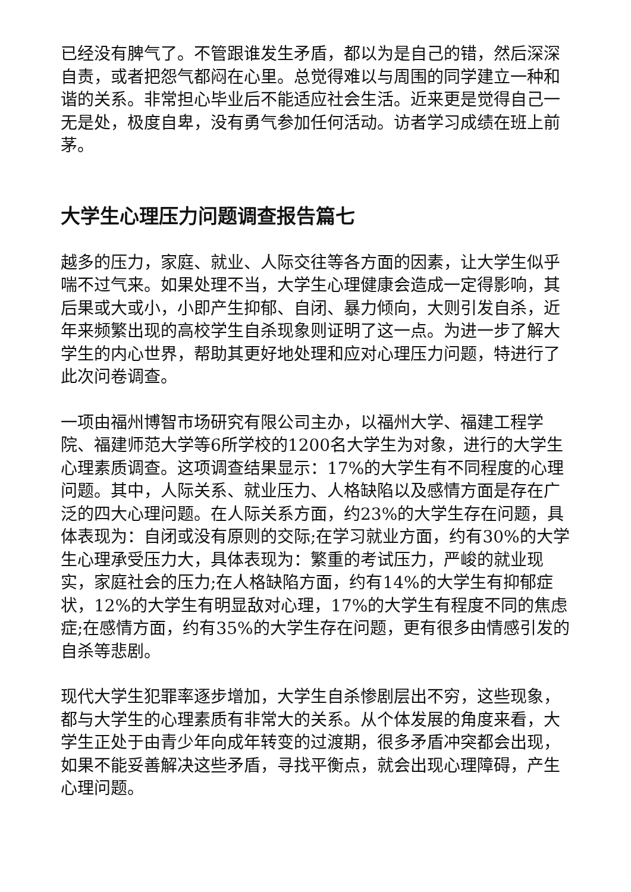已经没有脾气了。不管跟谁发生矛盾，都以为是自己的错，然后深深自责，或者把怨气都闷在心里。总觉得难以与周围的同学建立一种和谐的关系。非常担心毕业后不能适应社会生活。近来更是觉得自己一无是处，极度自卑，没有勇气参加任何活动。访者学习成绩在班上前茅。
大学生心理压力问题调查报告篇七
越多的压力，家庭、就业、人际交往等各方面的因素，让大学生似乎喘不过气来。如果处理不当，大学生心理健康会造成一定得影响，其后果或大或小，小即产生抑郁、自闭、暴力倾向，大则引发自杀，近年来频繁出现的高校学生自杀现象则证明了这一点。为进一步了解大学生的内心世界，帮助其更好地处理和应对心理压力问题，特进行了此次问卷调查。
一项由福州博智市场研究有限公司主办，以福州大学、福建工程学院、福建师范大学等6所学校的1200名大学生为对象，进行的大学生心理素质调查。这项调查结果显示：17%的大学生有不同程度的心理问题。其中，人际关系、就业压力、人格缺陷以及感情方面是存在广泛的四大心理问题。在人际关系方面，约23%的大学生存在问题，具体表现为：自闭或没有原则的交际;在学习就业方面，约有30%的大学生心理承受压力大，具体表现为：繁重的考试压力，严峻的就业现实，家庭社会的压力;在人格缺陷方面，约有14%的大学生有抑郁症状，12%的大学生有明显敌对心理，17%的大学生有程度不同的焦虑症;在感情方面，约有35%的大学生存在问题，更有很多由情感引发的自杀等悲剧。
现代大学生犯罪率逐步增加，大学生自杀惨剧层出不穷，这些现象，都与大学生的心理素质有非常大的关系。从个体发展的角度来看，大学生正处于由青少年向成年转变的过渡期，很多矛盾冲突都会出现，如果不能妥善解决这些矛盾，寻找平衡点，就会出现心理障碍，产生心理问题。